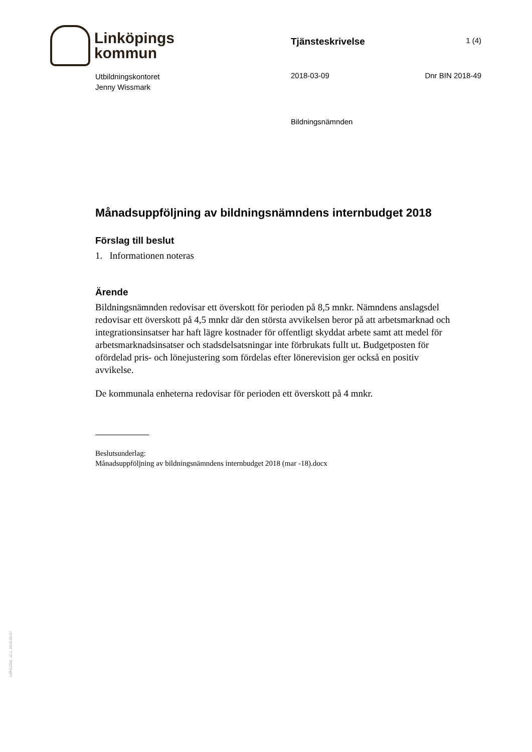Linköpings
kommun
Tjänsteskrivelse
1 (4)
Utbildningskontoret
Jenny Wissmark
2018-03-09 Dnr BIN 2018-49
Bildningsnämnden
Månadsuppföljning av bildningsnämndens internbudget 2018
Förslag till beslut
1. Informationen noteras
Ärende
Bildningsnämnden redovisar ett överskott för perioden på 8,5 mnkr. Nämndens anslagsdel redovisar ett överskott på 4,5 mnkr där den största avvikelsen beror på att arbetsmarknad och integrationsinsatser har haft lägre kostnader för offentligt skyddat arbete samt att medel för arbetsmarknadsinsatser och stadsdelsatsningar inte förbrukats fullt ut. Budgetposten för ofördelad pris- och lönejustering som fördelas efter lönerevision ger också en positiv avvikelse.
De kommunala enheterna redovisar för perioden ett överskott på 4 mnkr.
Beslutsunderlag:
Månadsuppföljning av bildningsnämndens internbudget 2018 (mar -18).docx
LKPG1002, v2.1, 2016-03-07